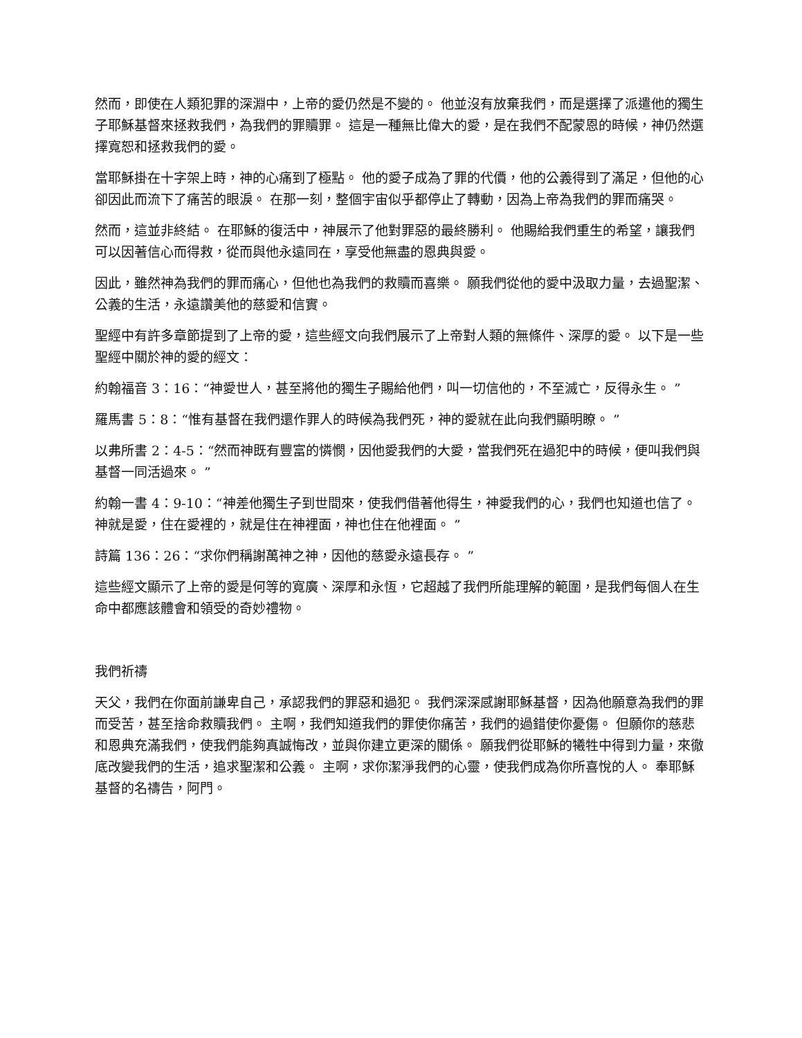然而，即使在人類犯罪的深淵中，上帝的愛仍然是不變的。 他並沒有放棄我們，而是選擇了派遣他的獨生子耶穌基督來拯救我們，為我們的罪贖罪。 這是一種無比偉大的愛，是在我們不配蒙恩的時候，神仍然選擇寬恕和拯救我們的愛。
當耶穌掛在十字架上時，神的心痛到了極點。 他的愛子成為了罪的代價，他的公義得到了滿足，但他的心卻因此而流下了痛苦的眼淚。 在那一刻，整個宇宙似乎都停止了轉動，因為上帝為我們的罪而痛哭。
然而，這並非終結。 在耶穌的復活中，神展示了他對罪惡的最終勝利。 他賜給我們重生的希望，讓我們可以因著信心而得救，從而與他永遠同在，享受他無盡的恩典與愛。
因此，雖然神為我們的罪而痛心，但他也為我們的救贖而喜樂。 願我們從他的愛中汲取力量，去過聖潔、公義的生活，永遠讚美他的慈愛和信實。
聖經中有許多章節提到了上帝的愛，這些經文向我們展示了上帝對人類的無條件、深厚的愛。 以下是一些聖經中關於神的愛的經文：
約翰福音 3：16：“神愛世人，甚至將他的獨生子賜給他們，叫一切信他的，不至滅亡，反得永生。 ”
羅馬書 5：8：“惟有基督在我們還作罪人的時候為我們死，神的愛就在此向我們顯明瞭。 ”
以弗所書 2：4-5：“然而神既有豐富的憐憫，因他愛我們的大愛，當我們死在過犯中的時候，便叫我們與基督一同活過來。 ”
約翰一書 4：9-10：“神差他獨生子到世間來，使我們借著他得生，神愛我們的心，我們也知道也信了。 神就是愛，住在愛裡的，就是住在神裡面，神也住在他裡面。 ”
詩篇 136：26：“求你們稱謝萬神之神，因他的慈愛永遠長存。 ”
這些經文顯示了上帝的愛是何等的寬廣、深厚和永恆，它超越了我們所能理解的範圍，是我們每個人在生命中都應該體會和領受的奇妙禮物。
我們祈禱
天父，我們在你面前謙卑自己，承認我們的罪惡和過犯。 我們深深感謝耶穌基督，因為他願意為我們的罪而受苦，甚至捨命救贖我們。 主啊，我們知道我們的罪使你痛苦，我們的過錯使你憂傷。 但願你的慈悲和恩典充滿我們，使我們能夠真誠悔改，並與你建立更深的關係。 願我們從耶穌的犧牲中得到力量，來徹底改變我們的生活，追求聖潔和公義。 主啊，求你潔淨我們的心靈，使我們成為你所喜悅的人。 奉耶穌基督的名禱告，阿門。